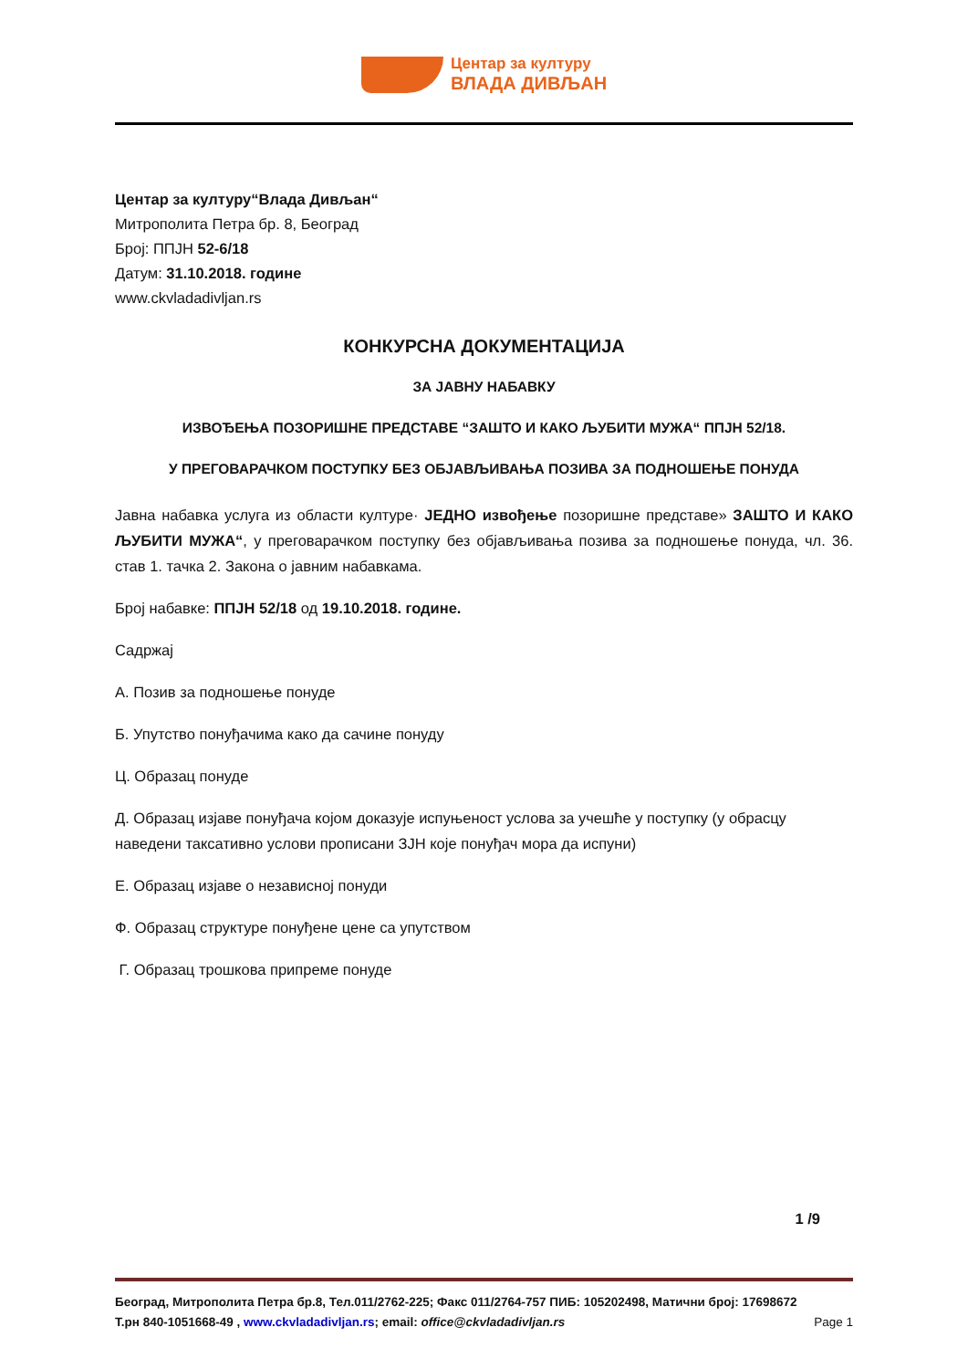Центар за културу
ВЛАДА ДИВЉАН
Центар за културу“Влада Дивљан“
Митрополита Петра бр. 8, Београд
Број: ППЈН 52-6/18
Датум: 31.10.2018. године
www.ckvladadivljan.rs
КОНКУРСНА ДОКУМЕНТАЦИЈА
ЗА ЈАВНУ НАБАВКУ
ИЗВОЂЕЊА ПОЗОРИШНЕ ПРЕДСТАВЕ “ЗАШТО И КАКО ЉУБИТИ МУЖА“ ППЈН 52/18.
У ПРЕГОВАРАЧКОМ ПОСТУПКУ БЕЗ ОБЈАВЉИВАЊА ПОЗИВА ЗА ПОДНОШЕЊЕ ПОНУДА
Јавна набавка услуга из области културе· ЈЕДНО извођење позоришне представе» ЗАШТО И КАКО ЉУБИТИ МУЖА“, у преговарачком поступку без објављивања позива за подношење понуда, чл. 36. став 1. тачка 2. Закона о јавним набавкама.
Број набавке: ППЈН 52/18 од 19.10.2018. године.
Садржај
А. Позив за подношење понуде
Б. Упутство понуђачима како да сачине понуду
Ц. Образац понуде
Д. Образац изјаве понуђача којом доказује испуњеност услова за учешће у поступку (у обрасцу наведени таксативно услови прописани ЗЈН које понуђач мора да испуни)
Е. Образац изјаве о независној понуди
Ф. Образац структуре понуђене цене са упутством
Г. Образац трошкова припреме понуде
1 /9
Београд, Митрополита Петра бр.8, Тел.011/2762-225; Факс 011/2764-757 ПИБ: 105202498, Матични број: 17698672
Т.рн 840-1051668-49 , www.ckvladadivljan.rs; email: office@ckvladadivljan.rs Page 1